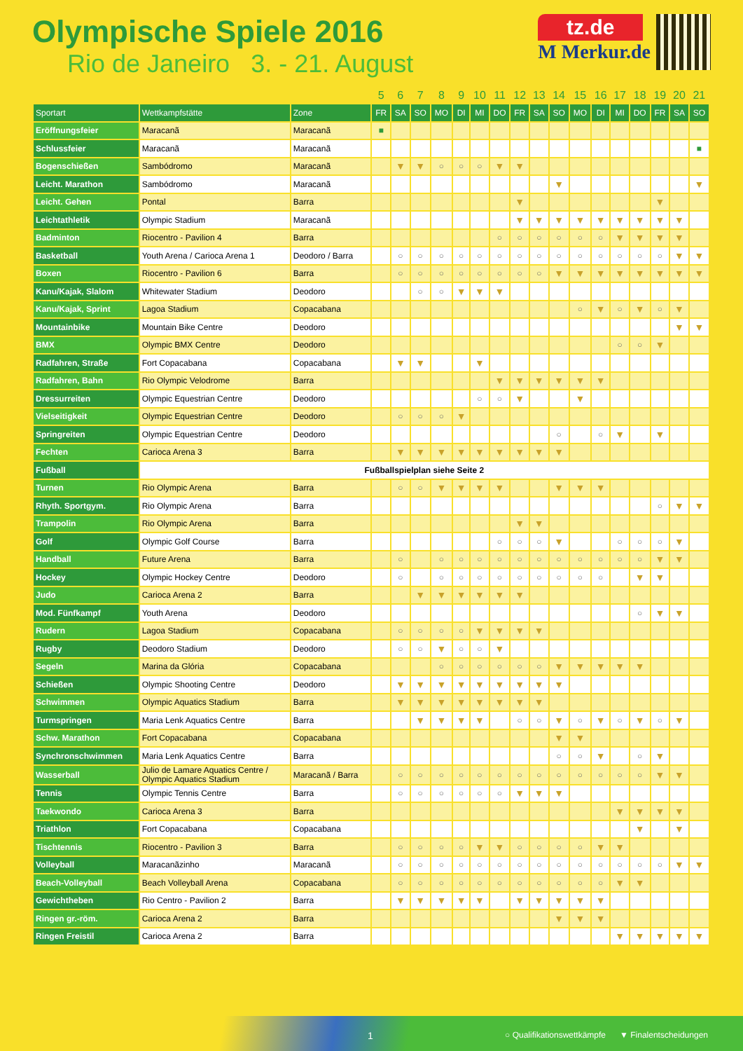Olympische Spiele 2016
Rio de Janeiro 3. - 21. August
tz.de
M Merkur.de
| | | | 5 | 6 | 7 | 8 | 9 | 10 | 11 | 12 | 13 | 14 | 15 | 16 | 17 | 18 | 19 | 20 | 21 |
| --- | --- | --- | --- | --- | --- | --- | --- | --- | --- | --- | --- | --- | --- | --- | --- | --- | --- | --- | --- |
| Sportart | Wettkampfstätte | Zone | FR | SA | SO | MO | DI | MI | DO | FR | SA | SO | MO | DI | MI | DO | FR | SA | SO |
| Eröffnungsfeier | Maracanã | Maracanã | ■ | | | | | | | | | | | | | | | | |
| Schlussfeier | Maracanã | Maracanã | | | | | | | | | | | | | | | | | ■ |
| Bogenschießen | Sambódromo | Maracanã | | ▼ | ▼ | ○ | ○ | ○ | ▼ | ▼ | | | | | | | | | |
| Leicht. Marathon | Sambódromo | Maracanã | | | | | | | | | | ▼ | | | | | | | ▼ |
| Leicht. Gehen | Pontal | Barra | | | | | | | | ▼ | | | | | | | ▼ | | |
| Leichtathletik | Olympic Stadium | Maracanã | | | | | | | | ▼ | ▼ | ▼ | ▼ | ▼ | ▼ | ▼ | ▼ | ▼ | |
| Badminton | Riocentro - Pavilion 4 | Barra | | | | | | | ○ | ○ | ○ | ○ | ○ | ○ | ▼ | ▼ | ▼ | ▼ | |
| Basketball | Youth Arena / Carioca Arena 1 | Deodoro / Barra | | ○ | ○ | ○ | ○ | ○ | ○ | ○ | ○ | ○ | ○ | ○ | ○ | ○ | ○ | ▼ | ▼ |
| Boxen | Riocentro - Pavilion 6 | Barra | | ○ | ○ | ○ | ○ | ○ | ○ | ○ | ○ | ▼ | ▼ | ▼ | ▼ | ▼ | ▼ | ▼ | ▼ |
| Kanu/Kajak, Slalom | Whitewater Stadium | Deodoro | | | ○ | ○ | ▼ | ▼ | ▼ | | | | | | | | | | |
| Kanu/Kajak, Sprint | Lagoa Stadium | Copacabana | | | | | | | | | | | ○ | ▼ | ○ | ▼ | ○ | ▼ | |
| Mountainbike | Mountain Bike Centre | Deodoro | | | | | | | | | | | | | | | | ▼ | ▼ |
| BMX | Olympic BMX Centre | Deodoro | | | | | | | | | | | | | ○ | ○ | ▼ | | |
| Radfahren, Straße | Fort Copacabana | Copacabana | | ▼ | ▼ | | | ▼ | | | | | | | | | | | |
| Radfahren, Bahn | Rio Olympic Velodrome | Barra | | | | | | | ▼ | ▼ | ▼ | ▼ | ▼ | ▼ | | | | | |
| Dressurreiten | Olympic Equestrian Centre | Deodoro | | | | | | ○ | ○ | ▼ | | | ▼ | | | | | | |
| Vielseitigkeit | Olympic Equestrian Centre | Deodoro | | ○ | ○ | ○ | ▼ | | | | | | | | | | | | |
| Springreiten | Olympic Equestrian Centre | Deodoro | | | | | | | | | | ○ | | ○ | ▼ | | ▼ | | |
| Fechten | Carioca Arena 3 | Barra | | ▼ | ▼ | ▼ | ▼ | ▼ | ▼ | ▼ | ▼ | ▼ | | | | | | | |
| Fußball | Fußballspielplan siehe Seite 2 | | | | | | | | | | | | | | | | | | |
| Turnen | Rio Olympic Arena | Barra | | ○ | ○ | ▼ | ▼ | ▼ | ▼ | | | ▼ | ▼ | ▼ | | | | | |
| Rhyth. Sportgym. | Rio Olympic Arena | Barra | | | | | | | | | | | | | | | ○ | ▼ | ▼ |
| Trampolin | Rio Olympic Arena | Barra | | | | | | | | ▼ | ▼ | | | | | | | | |
| Golf | Olympic Golf Course | Barra | | | | | | | ○ | ○ | ○ | ▼ | | | ○ | ○ | ○ | ▼ | |
| Handball | Future Arena | Barra | | ○ | | ○ | ○ | ○ | ○ | ○ | ○ | ○ | ○ | ○ | ○ | ○ | ▼ | ▼ | |
| Hockey | Olympic Hockey Centre | Deodoro | | ○ | | ○ | ○ | ○ | ○ | ○ | ○ | ○ | ○ | ○ | | ▼ | ▼ | | |
| Judo | Carioca Arena 2 | Barra | | | ▼ | ▼ | ▼ | ▼ | ▼ | ▼ | | | | | | | | | |
| Mod. Fünfkampf | Youth Arena | Deodoro | | | | | | | | | | | | | | ○ | ▼ | ▼ | |
| Rudern | Lagoa Stadium | Copacabana | | ○ | ○ | ○ | ○ | ▼ | ▼ | ▼ | ▼ | | | | | | | | |
| Rugby | Deodoro Stadium | Deodoro | | ○ | ○ | ▼ | ○ | ○ | ▼ | | | | | | | | | | |
| Segeln | Marina da Glória | Copacabana | | | | ○ | ○ | ○ | ○ | ○ | ○ | ▼ | ▼ | ▼ | ▼ | ▼ | | | |
| Schießen | Olympic Shooting Centre | Deodoro | | ▼ | ▼ | ▼ | ▼ | ▼ | ▼ | ▼ | ▼ | ▼ | | | | | | | |
| Schwimmen | Olympic Aquatics Stadium | Barra | | ▼ | ▼ | ▼ | ▼ | ▼ | ▼ | ▼ | ▼ | | | | | | | | |
| Turmspringen | Maria Lenk Aquatics Centre | Barra | | | ▼ | ▼ | ▼ | ▼ | | ○ | ○ | ▼ | ○ | ▼ | ○ | ▼ | ○ | ▼ | |
| Schw. Marathon | Fort Copacabana | Copacabana | | | | | | | | | | ▼ | ▼ | | | | | | |
| Synchronschwimmen | Maria Lenk Aquatics Centre | Barra | | | | | | | | | | ○ | ○ | ▼ | | ○ | ▼ | | |
| Wasserball | Julio de Lamare Aquatics Centre / Olympic Aquatics Stadium | Maracanã / Barra | | ○ | ○ | ○ | ○ | ○ | ○ | ○ | ○ | ○ | ○ | ○ | ○ | ○ | ▼ | ▼ | |
| Tennis | Olympic Tennis Centre | Barra | | ○ | ○ | ○ | ○ | ○ | ○ | ▼ | ▼ | ▼ | | | | | | | |
| Taekwondo | Carioca Arena 3 | Barra | | | | | | | | | | | | | ▼ | ▼ | ▼ | ▼ | |
| Triathlon | Fort Copacabana | Copacabana | | | | | | | | | | | | | | ▼ | | ▼ | |
| Tischtennis | Riocentro - Pavilion 3 | Barra | | ○ | ○ | ○ | ○ | ▼ | ▼ | ○ | ○ | ○ | ○ | ▼ | ▼ | | | | |
| Volleyball | Maracanãzinho | Maracanã | | ○ | ○ | ○ | ○ | ○ | ○ | ○ | ○ | ○ | ○ | ○ | ○ | ○ | ○ | ▼ | ▼ |
| Beach-Volleyball | Beach Volleyball Arena | Copacabana | | ○ | ○ | ○ | ○ | ○ | ○ | ○ | ○ | ○ | ○ | ○ | ▼ | ▼ | | | |
| Gewichtheben | Rio Centro - Pavilion 2 | Barra | | ▼ | ▼ | ▼ | ▼ | ▼ | | ▼ | ▼ | ▼ | ▼ | ▼ | | | | | |
| Ringen gr.-röm. | Carioca Arena 2 | Barra | | | | | | | | | | ▼ | ▼ | ▼ | | | | | |
| Ringen Freistil | Carioca Arena 2 | Barra | | | | | | | | | | | | | ▼ | ▼ | ▼ | ▼ | ▼ |
1
○ Qualifikationswettkämpfe ▼ Finalentscheidungen